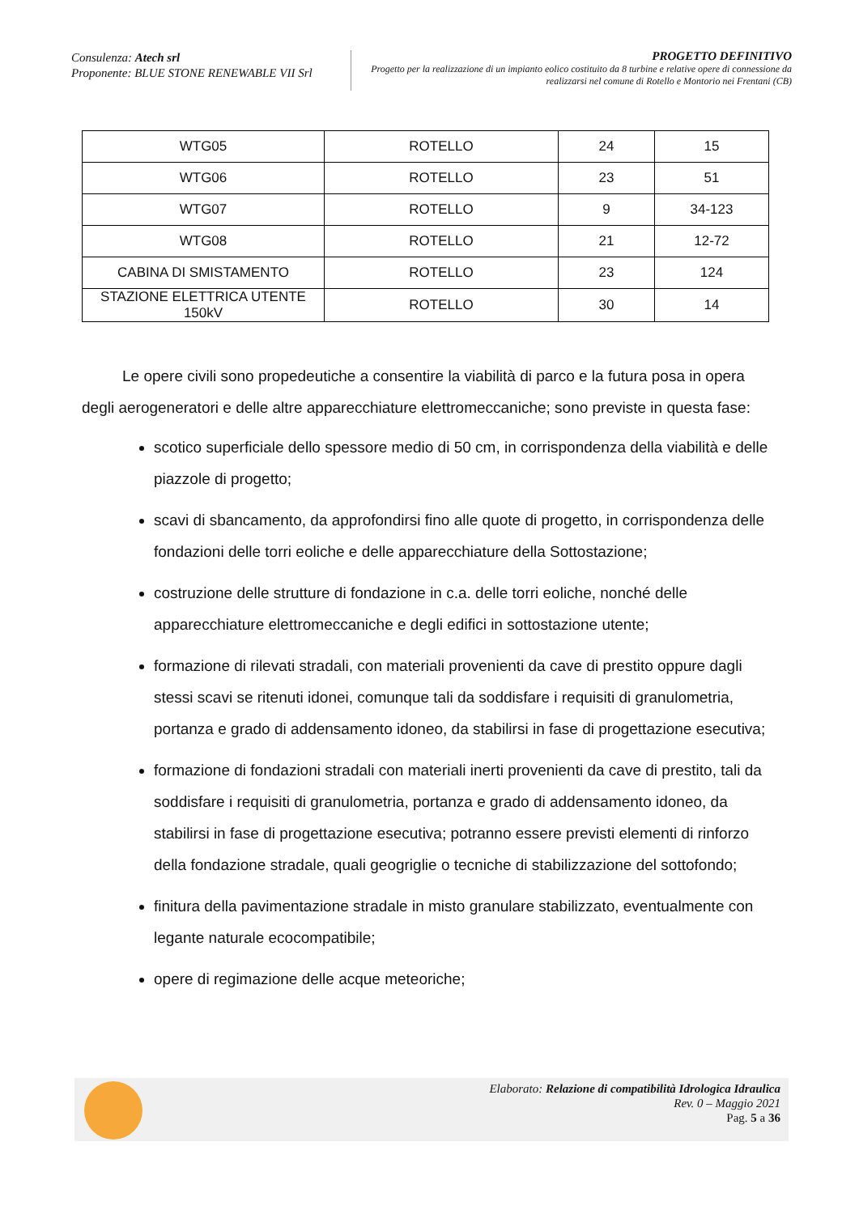Consulenza: Atech srl
Proponente: BLUE STONE RENEWABLE VII Srl
PROGETTO DEFINITIVO
Progetto per la realizzazione di un impianto eolico costituito da 8 turbine e relative opere di connessione da realizzarsi nel comune di Rotello e Montorio nei Frentani (CB)
| WTG05 | ROTELLO | 24 | 15 |
| WTG06 | ROTELLO | 23 | 51 |
| WTG07 | ROTELLO | 9 | 34-123 |
| WTG08 | ROTELLO | 21 | 12-72 |
| CABINA DI SMISTAMENTO | ROTELLO | 23 | 124 |
| STAZIONE ELETTRICA UTENTE 150kV | ROTELLO | 30 | 14 |
Le opere civili sono propedeutiche a consentire la viabilità di parco e la futura posa in opera degli aerogeneratori e delle altre apparecchiature elettromeccaniche; sono previste in questa fase:
scotico superficiale dello spessore medio di 50 cm, in corrispondenza della viabilità e delle piazzole di progetto;
scavi di sbancamento, da approfondirsi fino alle quote di progetto, in corrispondenza delle fondazioni delle torri eoliche e delle apparecchiature della Sottostazione;
costruzione delle strutture di fondazione in c.a. delle torri eoliche, nonché delle apparecchiature elettromeccaniche e degli edifici in sottostazione utente;
formazione di rilevati stradali, con materiali provenienti da cave di prestito oppure dagli stessi scavi se ritenuti idonei, comunque tali da soddisfare i requisiti di granulometria, portanza e grado di addensamento idoneo, da stabilirsi in fase di progettazione esecutiva;
formazione di fondazioni stradali con materiali inerti provenienti da cave di prestito, tali da soddisfare i requisiti di granulometria, portanza e grado di addensamento idoneo, da stabilirsi in fase di progettazione esecutiva; potranno essere previsti elementi di rinforzo della fondazione stradale, quali geogriglie o tecniche di stabilizzazione del sottofondo;
finitura della pavimentazione stradale in misto granulare stabilizzato, eventualmente con legante naturale ecocompatibile;
opere di regimazione delle acque meteoriche;
Elaborato: Relazione di compatibilità Idrologica Idraulica
Rev. 0 – Maggio 2021
Pag. 5 a 36